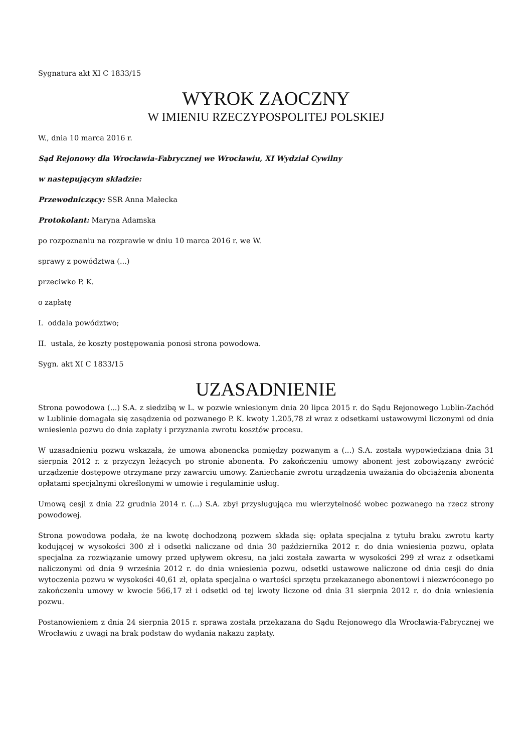Sygnatura akt XI C 1833/15
WYROK ZAOCZNY
W IMIENIU RZECZYPOSPOLITEJ POLSKIEJ
W., dnia 10 marca 2016 r.
Sąd Rejonowy dla Wrocławia-Fabrycznej we Wrocławiu, XI Wydział Cywilny
w następującym składzie:
Przewodniczący: SSR Anna Małecka
Protokolant: Maryna Adamska
po rozpoznaniu na rozprawie w dniu 10 marca 2016 r. we W.
sprawy z powództwa (...)
przeciwko P. K.
o zapłatę
I. oddala powództwo;
II. ustala, że koszty postępowania ponosi strona powodowa.
Sygn. akt XI C 1833/15
UZASADNIENIE
Strona powodowa (...) S.A. z siedzibą w L. w pozwie wniesionym dnia 20 lipca 2015 r. do Sądu Rejonowego Lublin-Zachód w Lublinie domagała się zasądzenia od pozwanego P. K. kwoty 1.205,78 zł wraz z odsetkami ustawowymi liczonymi od dnia wniesienia pozwu do dnia zapłaty i przyznania zwrotu kosztów procesu.
W uzasadnieniu pozwu wskazała, że umowa abonencka pomiędzy pozwanym a (...) S.A. została wypowiedziana dnia 31 sierpnia 2012 r. z przyczyn leżących po stronie abonenta. Po zakończeniu umowy abonent jest zobowiązany zwrócić urządzenie dostępowe otrzymane przy zawarciu umowy. Zaniechanie zwrotu urządzenia uważania do obciążenia abonenta opłatami specjalnymi określonymi w umowie i regulaminie usług.
Umową cesji z dnia 22 grudnia 2014 r. (...) S.A. zbył przysługująca mu wierzytelność wobec pozwanego na rzecz strony powodowej.
Strona powodowa podała, że na kwotę dochodzoną pozwem składa się: opłata specjalna z tytułu braku zwrotu karty kodującej w wysokości 300 zł i odsetki naliczane od dnia 30 października 2012 r. do dnia wniesienia pozwu, opłata specjalna za rozwiązanie umowy przed upływem okresu, na jaki została zawarta w wysokości 299 zł wraz z odsetkami naliczonymi od dnia 9 września 2012 r. do dnia wniesienia pozwu, odsetki ustawowe naliczone od dnia cesji do dnia wytoczenia pozwu w wysokości 40,61 zł, opłata specjalna o wartości sprzętu przekazanego abonentowi i niezwróconego po zakończeniu umowy w kwocie 566,17 zł i odsetki od tej kwoty liczone od dnia 31 sierpnia 2012 r. do dnia wniesienia pozwu.
Postanowieniem z dnia 24 sierpnia 2015 r. sprawa została przekazana do Sądu Rejonowego dla Wrocławia-Fabrycznej we Wrocławiu z uwagi na brak podstaw do wydania nakazu zapłaty.